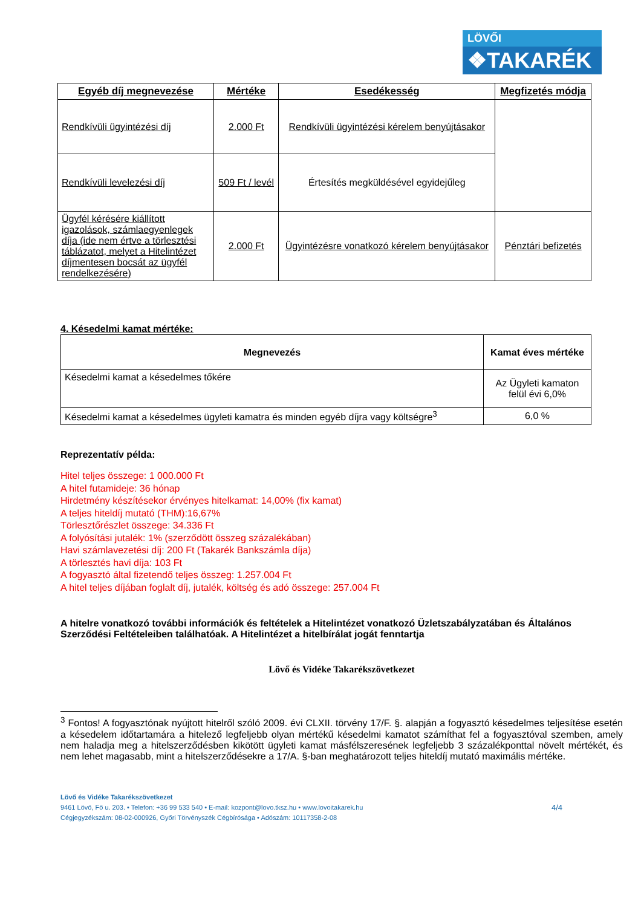LÖVŐI
❖TAKARÉK
| Egyéb díj megnevezése | Mértéke | Esedékesség | Megfizetés módja |
| --- | --- | --- | --- |
| Rendkívüli ügyintézési díj | 2.000 Ft | Rendkívüli ügyintézési kérelem benyújtásakor | |
| Rendkívüli levelezési díj | 509 Ft / levél | Értesítés megküldésével egyidejűleg | |
| Ügyfél kérésére kiállított igazolások, számlaegyenlegek díja (ide nem értve a törlesztési táblázatot, melyet a Hitelintézet díjmentesen bocsát az ügyfél rendelkezésére) | 2.000 Ft | Ügyintézésre vonatkozó kérelem benyújtásakor | Pénztári befizetés |
4. Késedelmi kamat mértéke:
| Megnevezés | Kamat éves mértéke |
| --- | --- |
| Késedelmi kamat a késedelmes tőkére | Az Ügyleti kamaton felül évi 6,0% |
| Késedelmi kamat a késedelmes ügyleti kamatra és minden egyéb díjra vagy költségre<sup>3</sup> | 6,0 % |
Reprezentatív példa:
Hitel teljes összege: 1 000.000 Ft
A hitel futamideje: 36 hónap
Hirdetmény készítésekor érvényes hitelkamat: 14,00% (fix kamat)
A teljes hiteldíj mutató (THM):16,67%
Törlesztőrészlet összege: 34.336 Ft
A folyósítási jutalék: 1% (szerződött összeg százalékában)
Havi számlavezetési díj: 200 Ft (Takarék Bankszámla díja)
A törlesztés havi díja: 103 Ft
A fogyasztó által fizetendő teljes összeg: 1.257.004 Ft
A hitel teljes díjában foglalt díj, jutalék, költség és adó összege: 257.004 Ft
A hitelre vonatkozó további információk és feltételek a Hitelintézet vonatkozó Üzletszabályzatában és Általános Szerződési Feltételeiben találhatóak. A Hitelintézet a hitelbírálat jogát fenntartja
Lövő és Vidéke Takarékszövetkezet
<sup>3</sup> Fontos! A fogyasztónak nyújtott hitelről szóló 2009. évi CLXII. törvény 17/F. §. alapján a fogyasztó késedelmes teljesítése esetén a késedelem időtartamára a hitelező legfeljebb olyan mértékű késedelmi kamatot számíthat fel a fogyasztóval szemben, amely nem haladja meg a hitelszerződésben kikötött ügyleti kamat másfélszeresének legfeljebb 3 százalékponttal növelt mértékét, és nem lehet magasabb, mint a hitelszerződésekre a 17/A. §-ban meghatározott teljes hiteldíj mutató maximális mértéke.
Lövő és Vidéke Takarékszövetkezet
9461 Lövő, Fő u. 203. • Telefon: +36 99 533 540 • E-mail: kozpont@lovo.tksz.hu • www.lovoitakarek.hu
Cégjegyzékszám: 08-02-000926, Győri Törvényszék Cégbírósága • Adószám: 10117358-2-08
4/4